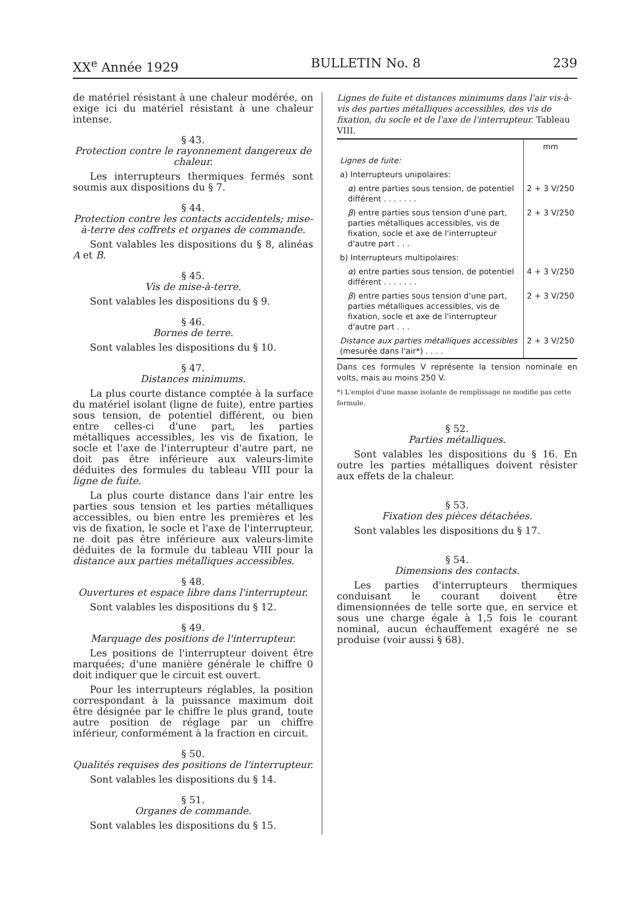XX<sup>e</sup> Année 1929 BULLETIN No. 8 239
de matériel résistant à une chaleur modérée, on exige ici du matériel résistant à une chaleur intense.
§ 43.
Protection contre le rayonnement dangereux de chaleur.
Les interrupteurs thermiques fermés sont soumis aux dispositions du § 7.
§ 44.
Protection contre les contacts accidentels; mise-à-terre des coffrets et organes de commande.
Sont valables les dispositions du § 8, alinéas A et B.
§ 45.
Vis de mise-à-terre.
Sont valables les dispositions du § 9.
§ 46.
Bornes de terre.
Sont valables les dispositions du § 10.
§ 47.
Distances minimums.
La plus courte distance comptée à la surface du matériel isolant (ligne de fuite), entre parties sous tension, de potentiel différent, ou bien entre celles-ci d'une part, les parties métalliques accessibles, les vis de fixation, le socle et l'axe de l'interrupteur d'autre part, ne doit pas être inférieure aux valeurs-limite déduites des formules du tableau VIII pour la ligne de fuite.
La plus courte distance dans l'air entre les parties sous tension et les parties métalliques accessibles, ou bien entre les premières et les vis de fixation, le socle et l'axe de l'interrupteur, ne doit pas être inférieure aux valeurs-limite déduites de la formule du tableau VIII pour la distance aux parties métalliques accessibles.
§ 48.
Ouvertures et espace libre dans l'interrupteur.
Sont valables les dispositions du § 12.
§ 49.
Marquage des positions de l'interrupteur.
Les positions de l'interrupteur doivent être marquées; d'une manière générale le chiffre 0 doit indiquer que le circuit est ouvert.
Pour les interrupteurs réglables, la position correspondant à la puissance maximum doit être désignée par le chiffre le plus grand, toute autre position de réglage par un chiffre inférieur, conformément à la fraction en circuit.
§ 50.
Qualités requises des positions de l'interrupteur.
Sont valables les dispositions du § 14.
§ 51.
Organes de commande.
Sont valables les dispositions du § 15.
Lignes de fuite et distances minimums dans l'air vis-à-vis des parties métalliques accessibles, des vis de fixation, du socle et de l'axe de l'interrupteur. Tableau VIII.
| | mm |
| --- | --- |
| Lignes de fuite: | |
| a) Interrupteurs unipolaires: | |
| α ) entre parties sous tension, de potentiel différent . . . . . . . | 2 + 3 V/250 |
| β ) entre parties sous tension d'une part, parties métalliques accessibles, vis de fixation, socle et axe de l'interrupteur d'autre part . . . | 2 + 3 V/250 |
| b) Interrupteurs multipolaires: | |
| α ) entre parties sous tension, de potentiel différent . . . . . . . | 4 + 3 V/250 |
| β ) entre parties sous tension d'une part, parties métalliques accessibles, vis de fixation, socle et axe de l'interrupteur d'autre part . . . | 2 + 3 V/250 |
| Distance aux parties métalliques accessibles (mesurée dans l'air*) . . . . | 2 + 3 V/250 |
Dans ces formules V représente la tension nominale en volts, mais au moins 250 V.
*) L'emploi d'une masse isolante de remplissage ne modifie pas cette formule.
§ 52.
Parties métalliques.
Sont valables les dispositions du § 16. En outre les parties métalliques doivent résister aux effets de la chaleur.
§ 53.
Fixation des pièces détachées.
Sont valables les dispositions du § 17.
§ 54.
Dimensions des contacts.
Les parties d'interrupteurs thermiques conduisant le courant doivent être dimensionnées de telle sorte que, en service et sous une charge égale à 1,5 fois le courant nominal, aucun échauffement exagéré ne se produise (voir aussi § 68).